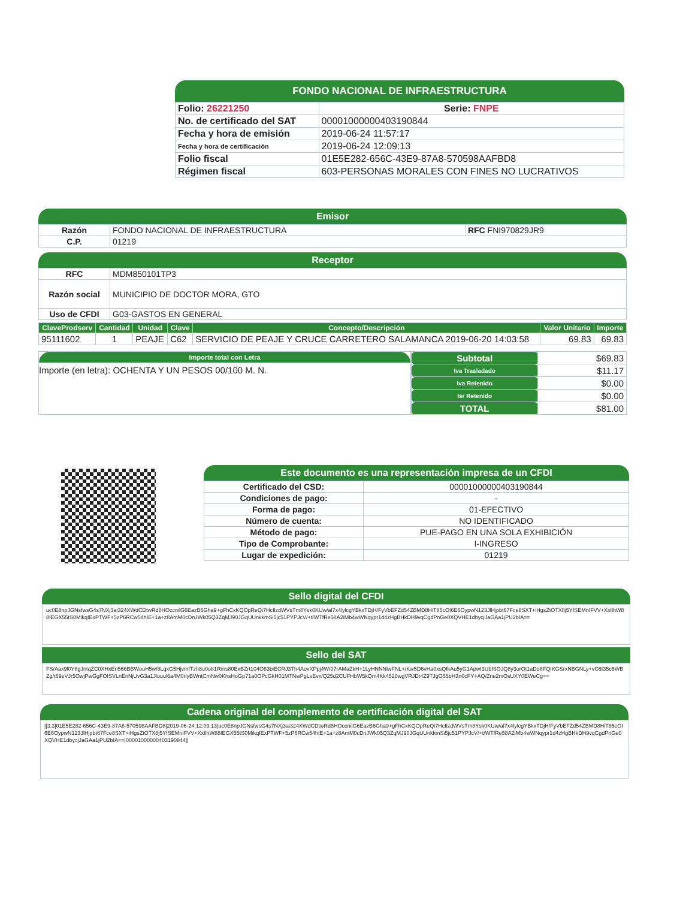FONDO NACIONAL DE INFRAESTRUCTURA
| Folio: 26221250 | Serie: FNPE |
| No. de certificado del SAT | 00001000000403190844 |
| Fecha y hora de emisión | 2019-06-24 11:57:17 |
| Fecha y hora de certificación | 2019-06-24 12:09:13 |
| Folio fiscal | 01E5E282-656C-43E9-87A8-570598AAFBD8 |
| Régimen fiscal | 603-PERSONAS MORALES CON FINES NO LUCRATIVOS |
Emisor
| Razón | FONDO NACIONAL DE INFRAESTRUCTURA | RFC FNI970829JR9 |
| C.P. | 01219 | |
Receptor
| RFC | MDM850101TP3 |
| Razón social | MUNICIPIO DE DOCTOR MORA, GTO |
| Uso de CFDI | G03-GASTOS EN GENERAL |
| ClaveProdserv | Cantidad | Unidad | Clave | Concepto/Descripción | Valor Unitario | Importe |
| --- | --- | --- | --- | --- | --- | --- |
| 95111602 | 1 | PEAJE | C62 | SERVICIO DE PEAJE Y CRUCE CARRETERO SALAMANCA 2019-06-20 14:03:58 | 69.83 | 69.83 |
Importe total con Letra
Importe (en letra): OCHENTA Y UN PESOS 00/100 M. N.
| Subtotal | $69.83 |
| Iva Trasladado | $11.17 |
| Iva Retenido | $0.00 |
| Isr Retenido | $0.00 |
| TOTAL | $81.00 |
Este documento es una representación impresa de un CFDI
| Certificado del CSD: | 00001000000403190844 |
| Condiciones de pago: | - |
| Forma de pago: | 01-EFECTIVO |
| Número de cuenta: | NO IDENTIFICADO |
| Método de pago: | PUE-PAGO EN UNA SOLA EXHIBICIÓN |
| Tipo de Comprobante: | I-INGRESO |
| Lugar de expedición: | 01219 |
Sello digital del CFDI
uc0E8npJGNsfwsG4s7NXj3ai324XWdCDtwRd8HOccnilG6EazB6Gha9+gFhCxKQOpReQi7HcIlzdWVsTm8Ysk0KUw/al7x4lylcgYBkxTDjH/FyVbEFZd54ZBMD8HiT85cOI6E6OypwN123JlHjpbt67Fce8SXT+iHgsZtOTX8j5YfSEMnIFVV+XxIlhW88IEGX55tS0MikqIExPTWF+5zP6RCw54hIE+1a+z8AmM0cDnJWk05Q3ZqMJ90JGqUUnkkmSi5jc51PYPJcV/+t/WTfRe58A2iMb4wWNqypr1d4zHgBHkDH9vqCgdPnGe0XQVHE1dbycjJaGAa1jPU2bIA==
Sello del SAT
FS/Aax9l0Y8gJntqZC0XHxEn566BBWouH5w/8LqxG5HjvmfTzh8u0o81R/ns80ExBZrt104O83biECRJ3Th4AovXPpj4W/07rAMaZkH+1LyHNNNlwFNL+/Kw5D6vHa0xsQfkAu5yG1ApwI3UbISOJQ8y3orOt1aDo8FQIKGSrxNBGNLy+vC6I35c6WBZg/t69eVJr5OwjPwGgFOISVLnEnNjUvG3a1Jlouul6a4M0rlyBWntCmNw0KhsHoGp71a0OPcGkH01MTNwPgLvEvx/Q25d2CUFHbW5kQm4Kk4520wgVRJDt4Z9TJgO55bH3n0cFY+AQ/Zne2mOsUXY0EWeCg==
Cadena original del complemento de certificación digital del SAT
||3.3|01E5E282-656C-43E9-87A8-570598AAFBD8|2019-06-24 12:09:13|uc0E8npJGNsfwsG4s7NXj3ai324XWdCDtwRd8HOccnilG6EazB6Gha9+gFhCxKQOpReQi7HcIlzdWVsTm8Ysk0KUw/al7x4lylcgYBkxTDjH/FyVbEFZd54ZBMD8HiT85cOI6E6OypwN123JlHjpbt67Fce8SXT+iHgsZtOTX8j5YfSEMnIFVV+XxIlhW88IEGX55tS0MikqIExPTWF+5zP6RCw54hIE+1a+z8AmM0cDnJWk05Q3ZqMJ90JGqUUnkkmSi5jc51PYPJcV/+t/WTfRe58A2iMb4wWNqypr1d4zHgBHkDH9vqCgdPnGe0XQVHE1dbycjJaGAa1jPU2bIA==|00001000000403190844||